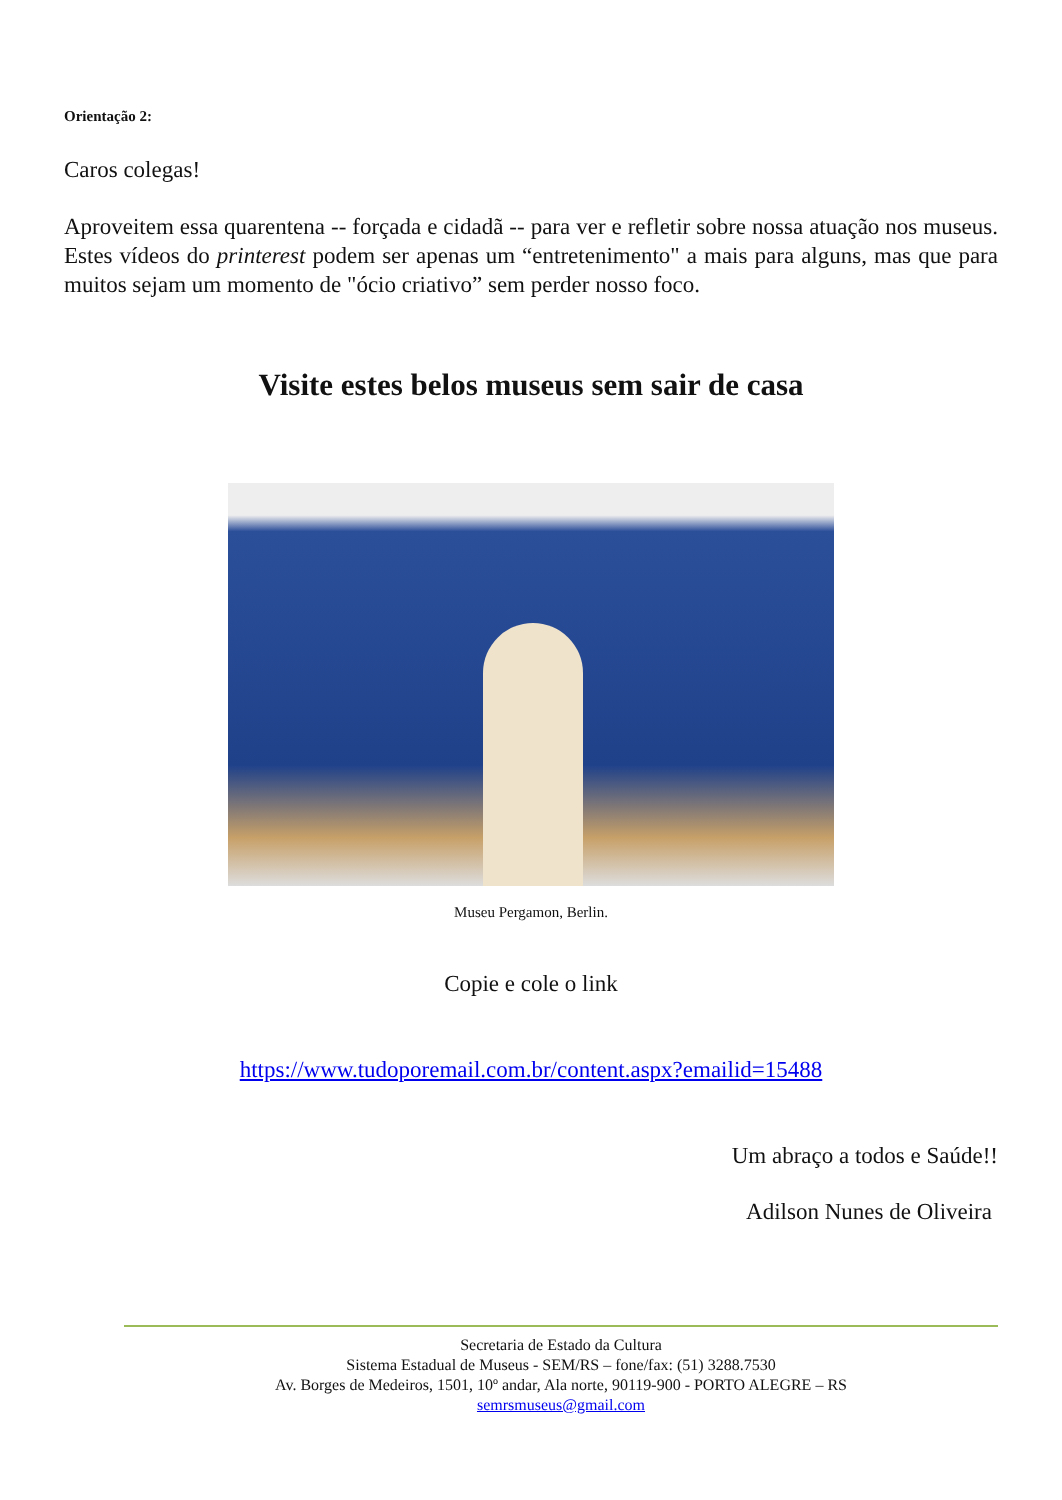Orientação 2:
Caros colegas!
Aproveitem essa quarentena -- forçada e cidadã -- para ver e refletir sobre nossa atuação nos museus. Estes vídeos do printerest podem ser apenas um “entretenimento" a mais para alguns, mas que para muitos sejam um momento de "ócio criativo” sem perder nosso foco.
Visite estes belos museus sem sair de casa
Museu Pergamon, Berlin.
Copie e cole o link
https://www.tudoporemail.com.br/content.aspx?emailid=15488
Um abraço a todos e Saúde!!
Adilson Nunes de Oliveira
Secretaria de Estado da Cultura
Sistema Estadual de Museus - SEM/RS – fone/fax: (51) 3288.7530
Av. Borges de Medeiros, 1501, 10º andar, Ala norte, 90119-900 - PORTO ALEGRE – RS
semrsmuseus@gmail.com